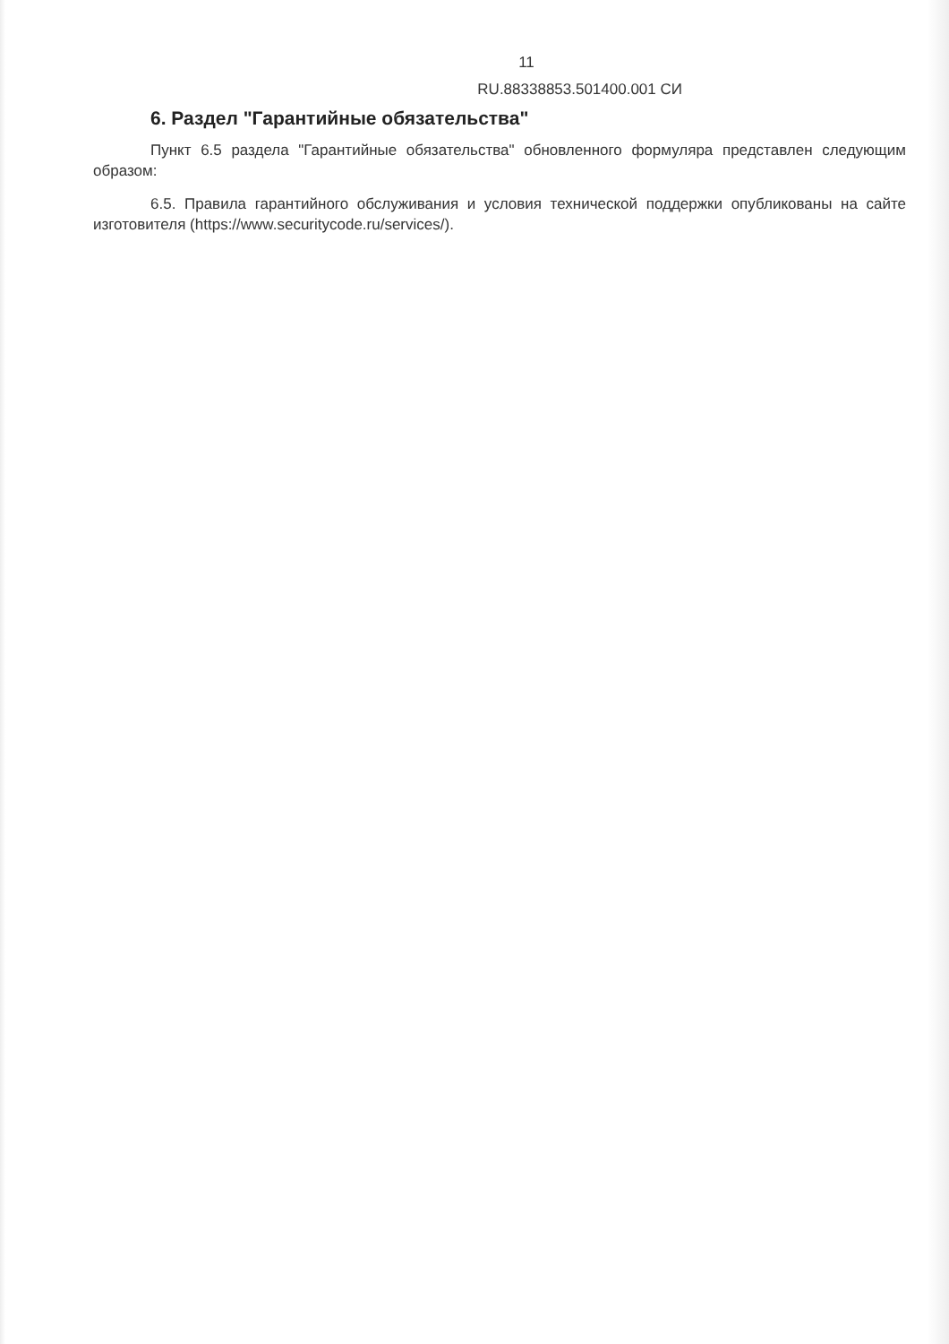11
RU.88338853.501400.001 СИ
6. Раздел "Гарантийные обязательства"
Пункт 6.5 раздела "Гарантийные обязательства" обновленного формуляра представлен следующим образом:
6.5. Правила гарантийного обслуживания и условия технической поддержки опубликованы на сайте изготовителя (https://www.securitycode.ru/services/).